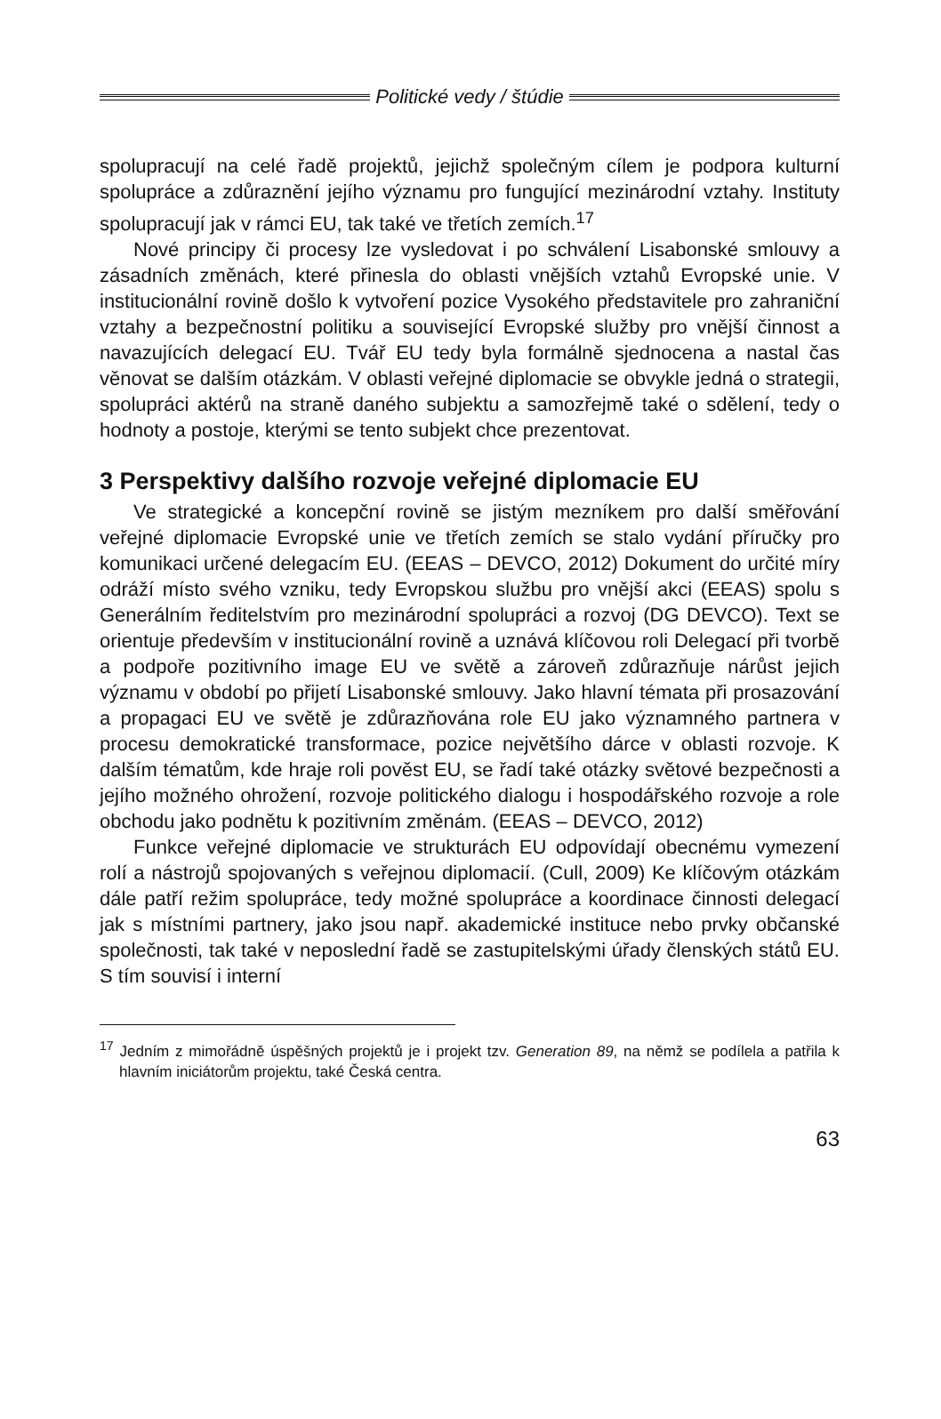Politické vedy / štúdie
spolupracují na celé řadě projektů, jejichž společným cílem je podpora kulturní spolupráce a zdůraznění jejího významu pro fungující mezinárodní vztahy. Instituty spolupracují jak v rámci EU, tak také ve třetích zemích.<sup>17</sup>
Nové principy či procesy lze vysledovat i po schválení Lisabonské smlouvy a zásadních změnách, které přinesla do oblasti vnějších vztahů Evropské unie. V institucionální rovině došlo k vytvoření pozice Vysokého představitele pro zahraniční vztahy a bezpečnostní politiku a související Evropské služby pro vnější činnost a navazujících delegací EU. Tvář EU tedy byla formálně sjednocena a nastal čas věnovat se dalším otázkám. V oblasti veřejné diplomacie se obvykle jedná o strategii, spolupráci aktérů na straně daného subjektu a samozřejmě také o sdělení, tedy o hodnoty a postoje, kterými se tento subjekt chce prezentovat.
3 Perspektivy dalšího rozvoje veřejné diplomacie EU
Ve strategické a koncepční rovině se jistým mezníkem pro další směřování veřejné diplomacie Evropské unie ve třetích zemích se stalo vydání příručky pro komunikaci určené delegacím EU. (EEAS – DEVCO, 2012) Dokument do určité míry odráží místo svého vzniku, tedy Evropskou službu pro vnější akci (EEAS) spolu s Generálním ředitelstvím pro mezinárodní spolupráci a rozvoj (DG DEVCO). Text se orientuje především v institucionální rovině a uznává klíčovou roli Delegací při tvorbě a podpoře pozitivního image EU ve světě a zároveň zdůrazňuje nárůst jejich významu v období po přijetí Lisabonské smlouvy. Jako hlavní témata při prosazování a propagaci EU ve světě je zdůrazňována role EU jako významného partnera v procesu demokratické transformace, pozice největšího dárce v oblasti rozvoje. K dalším tématům, kde hraje roli pověst EU, se řadí také otázky světové bezpečnosti a jejího možného ohrožení, rozvoje politického dialogu i hospodářského rozvoje a role obchodu jako podnětu k pozitivním změnám. (EEAS – DEVCO, 2012)
Funkce veřejné diplomacie ve strukturách EU odpovídají obecnému vymezení rolí a nástrojů spojovaných s veřejnou diplomacií. (Cull, 2009) Ke klíčovým otázkám dále patří režim spolupráce, tedy možné spolupráce a koordinace činnosti delegací jak s místními partnery, jako jsou např. akademické instituce nebo prvky občanské společnosti, tak také v neposlední řadě se zastupitelskými úřady členských států EU. S tím souvisí i interní
<sup>17</sup> Jedním z mimořádně úspěšných projektů je i projekt tzv. Generation 89, na němž se podílela a patřila k hlavním iniciátorům projektu, také Česká centra.
63